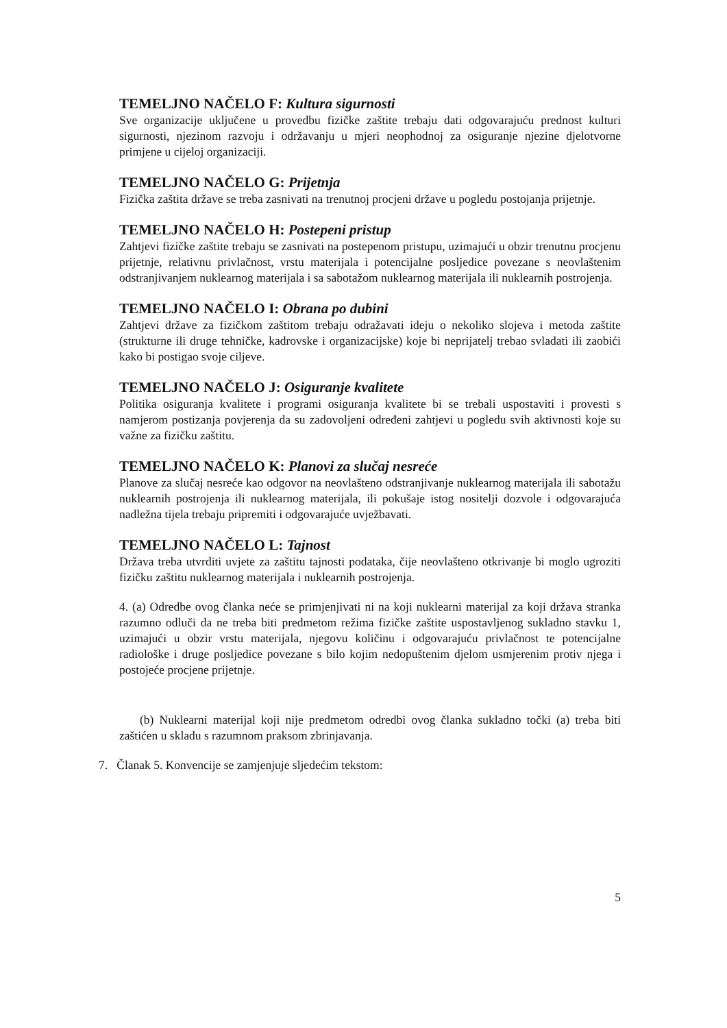TEMELJNO NAČELO F: Kultura sigurnosti
Sve organizacije uključene u provedbu fizičke zaštite trebaju dati odgovarajuću prednost kulturi sigurnosti, njezinom razvoju i održavanju u mjeri neophodnoj za osiguranje njezine djelotvorne primjene u cijeloj organizaciji.
TEMELJNO NAČELO G: Prijetnja
Fizička zaštita države se treba zasnivati na trenutnoj procjeni države u pogledu postojanja prijetnje.
TEMELJNO NAČELO H: Postepeni pristup
Zahtjevi fizičke zaštite trebaju se zasnivati na postepenom pristupu, uzimajući u obzir trenutnu procjenu prijetnje, relativnu privlačnost, vrstu materijala i potencijalne posljedice povezane s neovlaštenim odstranjivanjem nuklearnog materijala i sa sabotažom nuklearnog materijala ili nuklearnih postrojenja.
TEMELJNO NAČELO I: Obrana po dubini
Zahtjevi države za fizičkom zaštitom trebaju odražavati ideju o nekoliko slojeva i metoda zaštite (strukturne ili druge tehničke, kadrovske i organizacijske) koje bi neprijatelj trebao svladati ili zaobići kako bi postigao svoje ciljeve.
TEMELJNO NAČELO J: Osiguranje kvalitete
Politika osiguranja kvalitete i programi osiguranja kvalitete bi se trebali uspostaviti i provesti s namjerom postizanja povjerenja da su zadovoljeni određeni zahtjevi u pogledu svih aktivnosti koje su važne za fizičku zaštitu.
TEMELJNO NAČELO K: Planovi za slučaj nesreće
Planove za slučaj nesreće kao odgovor na neovlašteno odstranjivanje nuklearnog materijala ili sabotažu nuklearnih postrojenja ili nuklearnog materijala, ili pokušaje istog nositelji dozvole i odgovarajuća nadležna tijela trebaju pripremiti i odgovarajuće uvježbavati.
TEMELJNO NAČELO L: Tajnost
Država treba utvrditi uvjete za zaštitu tajnosti podataka, čije neovlašteno otkrivanje bi moglo ugroziti fizičku zaštitu nuklearnog materijala i nuklearnih postrojenja.
4. (a) Odredbe ovog članka neće se primjenjivati ni na koji nuklearni materijal za koji država stranka razumno odluči da ne treba biti predmetom režima fizičke zaštite uspostavljenog sukladno stavku 1, uzimajući u obzir vrstu materijala, njegovu količinu i odgovarajuću privlačnost te potencijalne radiološke i druge posljedice povezane s bilo kojim nedopuštenim djelom usmjerenim protiv njega i postojeće procjene prijetnje.
(b) Nuklearni materijal koji nije predmetom odredbi ovog članka sukladno točki (a) treba biti zaštićen u skladu s razumnom praksom zbrinjavanja.
7. Članak 5. Konvencije se zamjenjuje sljedećim tekstom:
5